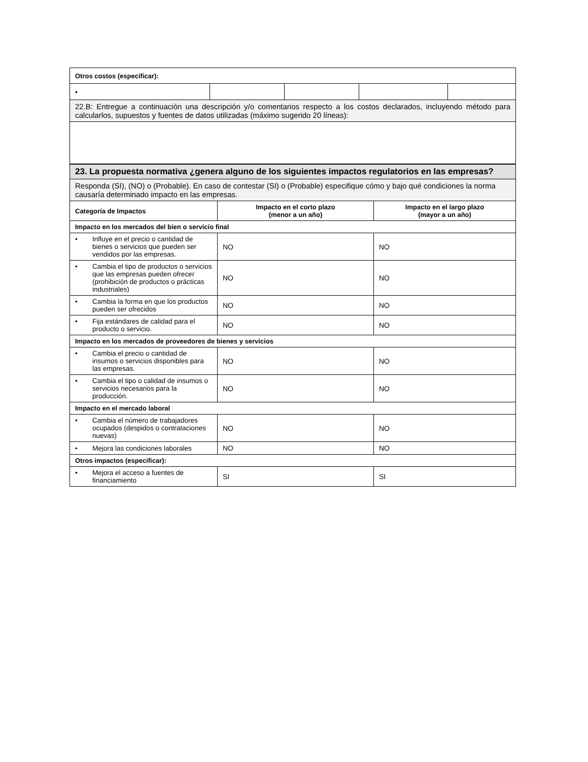| Otros costos (especificar): | | | | |
| • | | | | |
| 22.B: Entregue a continuación una descripción y/o comentarios respecto a los costos declarados, incluyendo método para calcularlos, supuestos y fuentes de datos utilizadas (máximo sugerido 20 líneas): | | | | |
| 23. La propuesta normativa ¿genera alguno de los siguientes impactos regulatorios en las empresas? | | |
| Responda (SI), (NO) o (Probable). En caso de contestar (SI) o (Probable) especifique cómo y bajo qué condiciones la norma causaría determinado impacto en las empresas. | | |
| Categoría de Impactos | Impacto en el corto plazo (menor a un año) | Impacto en el largo plazo (mayor a un año) |
| Impacto en los mercados del bien o servicio final | | |
| • Influye en el precio o cantidad de bienes o servicios que pueden ser vendidos por las empresas. | NO | NO |
| • Cambia el tipo de productos o servicios que las empresas pueden ofrecer (prohibición de productos o prácticas industriales) | NO | NO |
| • Cambia la forma en que los productos pueden ser ofrecidos | NO | NO |
| • Fija estándares de calidad para el producto o servicio. | NO | NO |
| Impacto en los mercados de proveedores de bienes y servicios | | |
| • Cambia el precio o cantidad de insumos o servicios disponibles para las empresas. | NO | NO |
| • Cambia el tipo o calidad de insumos o servicios necesarios para la producción. | NO | NO |
| Impacto en el mercado laboral | | |
| • Cambia el número de trabajadores ocupados (despidos o contrataciones nuevas) | NO | NO |
| • Mejora las condiciones laborales | NO | NO |
| Otros impactos (especificar): | | |
| • Mejora el acceso a fuentes de financiamiento | SI | SI |